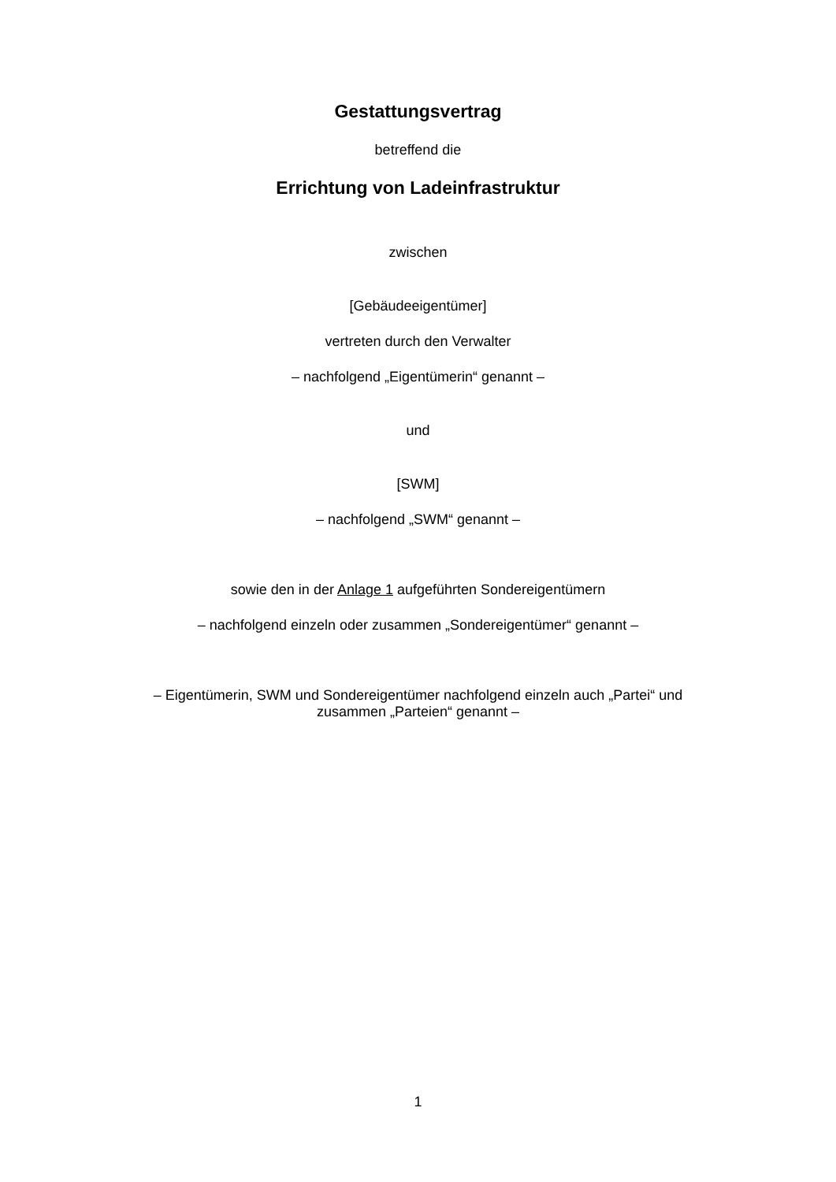Gestattungsvertrag
betreffend die
Errichtung von Ladeinfrastruktur
zwischen
[Gebäudeeigentümer]
vertreten durch den Verwalter
– nachfolgend „Eigentümerin“ genannt –
und
[SWM]
– nachfolgend „SWM“ genannt –
sowie den in der Anlage 1 aufgeführten Sondereigentümern
– nachfolgend einzeln oder zusammen „Sondereigentümer“ genannt –
– Eigentümerin, SWM und Sondereigentümer nachfolgend einzeln auch „Partei“ und
zusammen „Parteien“ genannt –
1